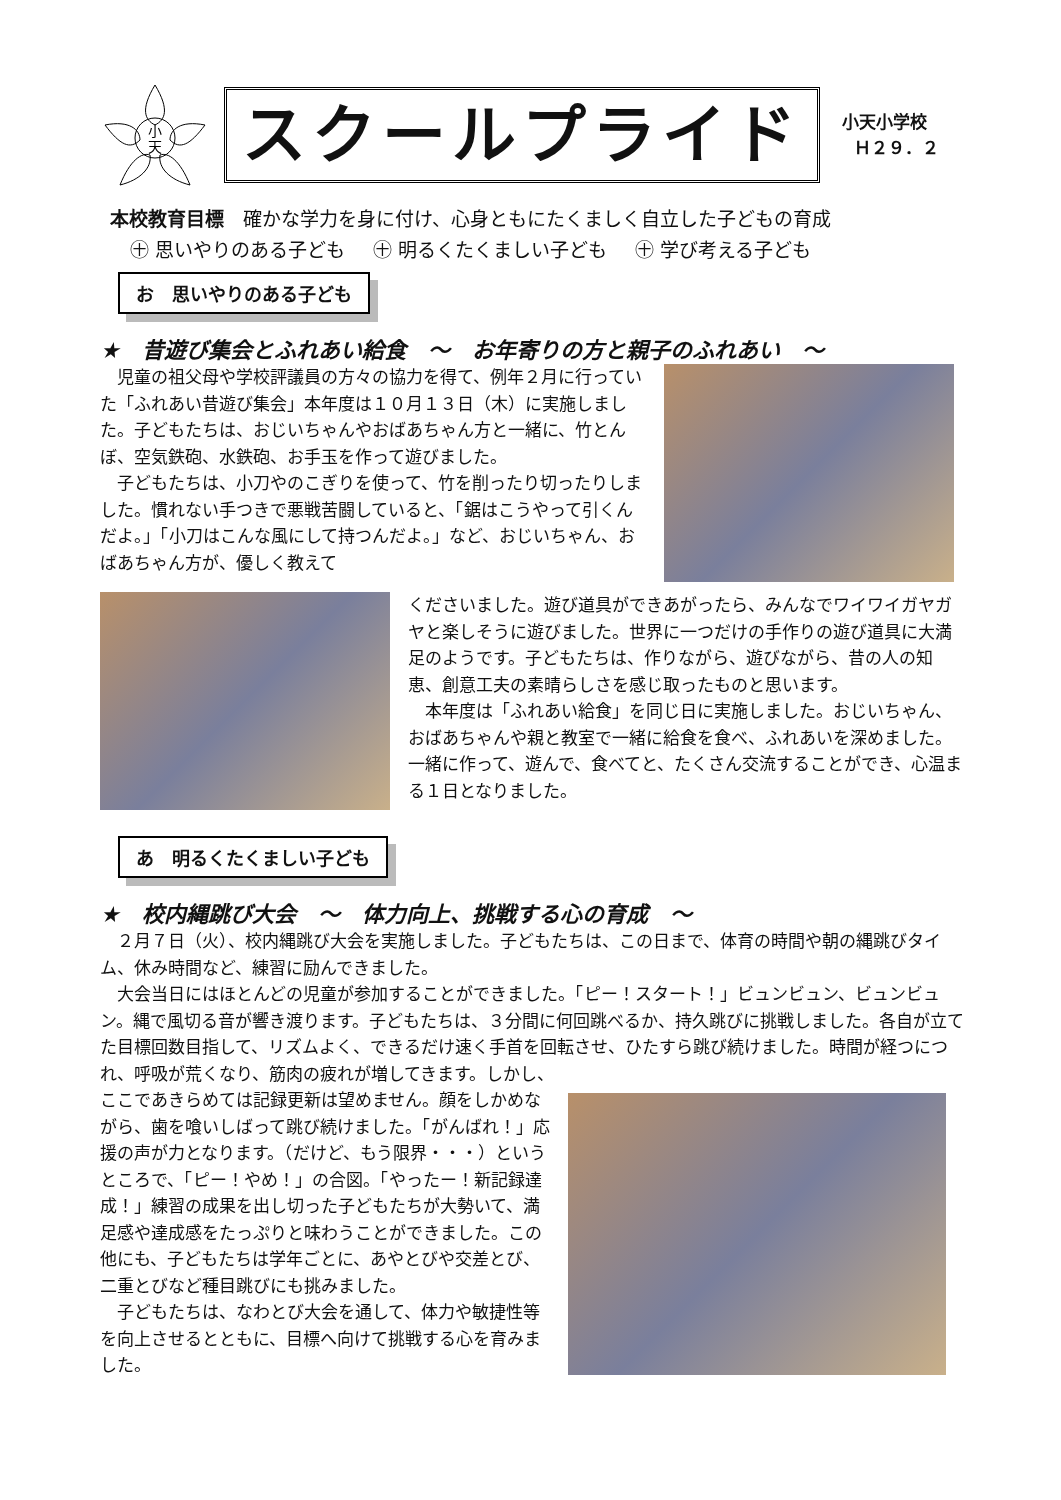小
天
スクールプライド
小天小学校
Ｈ２９．２
本校教育目標　確かな学力を身に付け、心身ともにたくましく自立した子どもの育成
㊉ 思いやりのある子ども ㊉ 明るくたくましい子ども ㊉ 学び考える子ども
お　思いやりのある子ども
★　昔遊び集会とふれあい給食　～　お年寄りの方と親子のふれあい　～
児童の祖父母や学校評議員の方々の協力を得て、例年２月に行っていた「ふれあい昔遊び集会」本年度は１０月１３日（木）に実施しました。子どもたちは、おじいちゃんやおばあちゃん方と一緒に、竹とんぼ、空気鉄砲、水鉄砲、お手玉を作って遊びました。
子どもたちは、小刀やのこぎりを使って、竹を削ったり切ったりしました。慣れない手つきで悪戦苦闘していると、「鋸はこうやって引くんだよ。」「小刀はこんな風にして持つんだよ。」など、おじいちゃん、おばあちゃん方が、優しく教えて
くださいました。遊び道具ができあがったら、みんなでワイワイガヤガヤと楽しそうに遊びました。世界に一つだけの手作りの遊び道具に大満足のようです。子どもたちは、作りながら、遊びながら、昔の人の知恵、創意工夫の素晴らしさを感じ取ったものと思います。
本年度は「ふれあい給食」を同じ日に実施しました。おじいちゃん、おばあちゃんや親と教室で一緒に給食を食べ、ふれあいを深めました。一緒に作って、遊んで、食べてと、たくさん交流することができ、心温まる１日となりました。
あ　明るくたくましい子ども
★　校内縄跳び大会　～　体力向上、挑戦する心の育成　～
２月７日（火）、校内縄跳び大会を実施しました。子どもたちは、この日まで、体育の時間や朝の縄跳びタイム、休み時間など、練習に励んできました。
大会当日にはほとんどの児童が参加することができました。「ピー！スタート！」ビュンビュン、ビュンビュン。縄で風切る音が響き渡ります。子どもたちは、３分間に何回跳べるか、持久跳びに挑戦しました。各自が立てた目標回数目指して、リズムよく、できるだけ速く手首を回転させ、ひたすら跳び続けました。時間が経つにつれ、呼吸が荒くなり、筋肉の疲れが増してきます。しかし、
ここであきらめては記録更新は望めません。顔をしかめながら、歯を喰いしばって跳び続けました。「がんばれ！」応援の声が力となります。（だけど、もう限界・・・）というところで、「ピー！やめ！」の合図。「やったー！新記録達成！」練習の成果を出し切った子どもたちが大勢いて、満足感や達成感をたっぷりと味わうことができました。この他にも、子どもたちは学年ごとに、あやとびや交差とび、二重とびなど種目跳びにも挑みました。
子どもたちは、なわとび大会を通して、体力や敏捷性等を向上させるとともに、目標へ向けて挑戦する心を育みました。